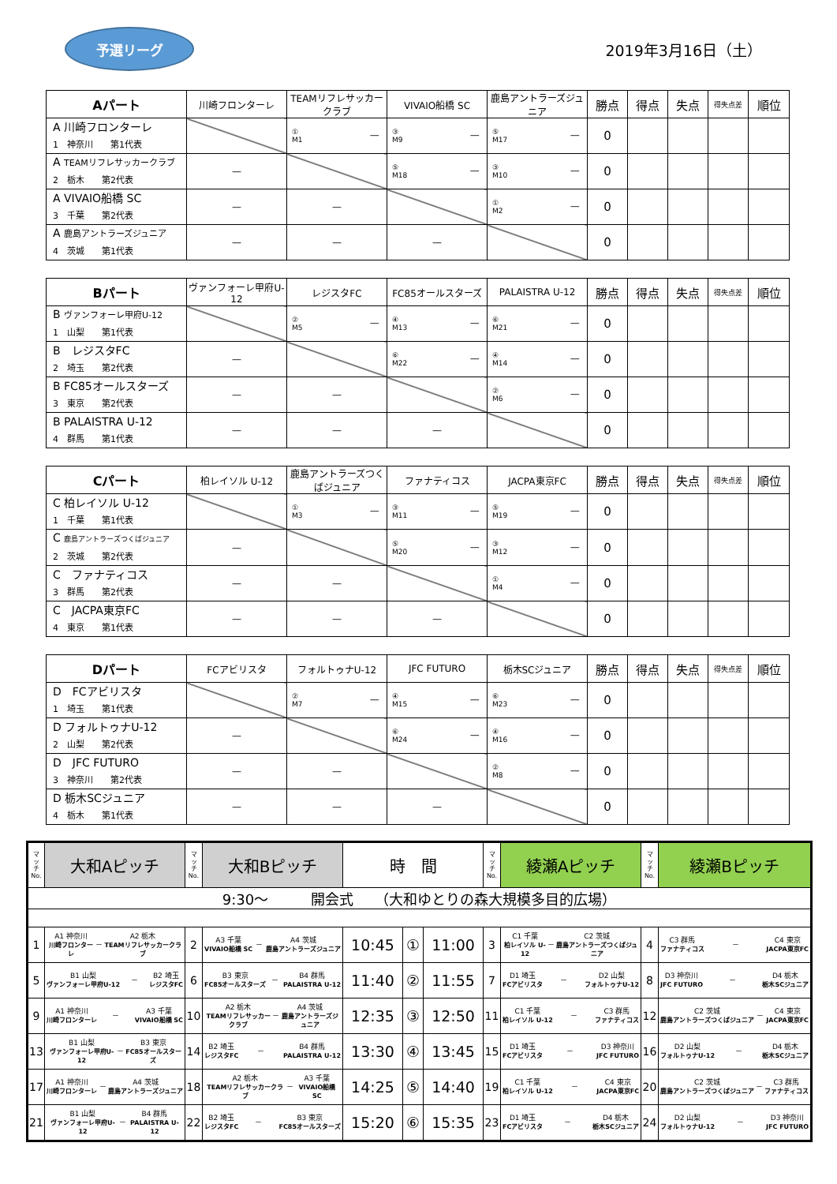予選リーグ
2019年3月16日（土）
| Aパート | 川崎フロンターレ | TEAMリフレサッカークラブ | VIVAIO船橋 SC | 鹿島アントラーズジュニア | 勝点 | 得点 | 失点 | 得失点差 | 順位 |
| --- | --- | --- | --- | --- | --- | --- | --- | --- | --- |
| A 川崎フロンターレ 1 神奈川 第1代表 | | ① M1 — | ③ M9 — | ⑤ M17 — | 0 | | | | |
| A TEAMリフレサッカークラブ 2 栃木 第2代表 | — | | ⑤ M18 — | ③ M10 — | 0 | | | | |
| A VIVAIO船橋 SC 3 千葉 第2代表 | — | — | | ① M2 — | 0 | | | | |
| A 鹿島アントラーズジュニア 4 茨城 第1代表 | — | — | — | | 0 | | | | |
| Bパート | ヴァンフォーレ甲府U-12 | レジスタFC | FC85オールスターズ | PALAISTRA U-12 | 勝点 | 得点 | 失点 | 得失点差 | 順位 |
| --- | --- | --- | --- | --- | --- | --- | --- | --- | --- |
| B ヴァンフォーレ甲府U-12 1 山梨 第1代表 | | ② M5 — | ④ M13 — | ⑥ M21 — | 0 | | | | |
| B レジスタFC 2 埼玉 第2代表 | — | | ⑥ M22 — | ④ M14 — | 0 | | | | |
| B FC85オールスターズ 3 東京 第2代表 | — | — | | ② M6 — | 0 | | | | |
| B PALAISTRA U-12 4 群馬 第1代表 | — | — | — | | 0 | | | | |
| Cパート | 柏レイソル U-12 | 鹿島アントラーズつくばジュニア | ファナティコス | JACPA東京FC | 勝点 | 得点 | 失点 | 得失点差 | 順位 |
| --- | --- | --- | --- | --- | --- | --- | --- | --- | --- |
| C 柏レイソル U-12 1 千葉 第1代表 | | ① M3 — | ③ M11 — | ⑤ M19 — | 0 | | | | |
| C 鹿島アントラーズつくばジュニア 2 茨城 第2代表 | — | | ⑤ M20 — | ③ M12 — | 0 | | | | |
| C ファナティコス 3 群馬 第2代表 | — | — | | ① M4 — | 0 | | | | |
| C JACPA東京FC 4 東京 第1代表 | — | — | — | | 0 | | | | |
| Dパート | FCアビリスタ | フォルトゥナU-12 | JFC FUTURO | 栃木SCジュニア | 勝点 | 得点 | 失点 | 得失点差 | 順位 |
| --- | --- | --- | --- | --- | --- | --- | --- | --- | --- |
| D FCアビリスタ 1 埼玉 第1代表 | | ② M7 — | ④ M15 — | ⑥ M23 — | 0 | | | | |
| D フォルトゥナU-12 2 山梨 第2代表 | — | | ⑥ M24 — | ④ M16 — | 0 | | | | |
| D JFC FUTURO 3 神奈川 第2代表 | — | — | | ② M8 — | 0 | | | | |
| D 栃木SCジュニア 4 栃木 第1代表 | — | — | — | | 0 | | | | |
| マ ッ チ No. | 大和Aピッチ | マ ッ チ No. | 大和Bピッチ | 時 間 | | | マ ッ チ No. | 綾瀬Aピッチ | マ ッ チ No. | 綾瀬Bピッチ |
| 9:30～ 開会式 （大和ゆとりの森大規模多目的広場） | | | | | | | | | | |
| 1 | A1 神奈川 川崎フロンターレ － A2 栃木 TEAMリフレサッカークラブ | 2 | A3 千葉 VIVAIO船橋 SC － A4 茨城 鹿島アントラーズジュニア | 10:45 | ① | 11:00 | 3 | C1 千葉 柏レイソル U-12 － C2 茨城 鹿島アントラーズつくばジュニア | 4 | C3 群馬 ファナティコス － C4 東京 JACPA東京FC |
| 5 | B1 山梨 ヴァンフォーレ甲府U-12 － B2 埼玉 レジスタFC | 6 | B3 東京 FC85オールスターズ － B4 群馬 PALAISTRA U-12 | 11:40 | ② | 11:55 | 7 | D1 埼玉 FCアビリスタ － D2 山梨 フォルトゥナU-12 | 8 | D3 神奈川 JFC FUTURO － D4 栃木 栃木SCジュニア |
| 9 | A1 神奈川 川崎フロンターレ － A3 千葉 VIVAIO船橋 SC | 10 | A2 栃木 TEAMリフレサッカークラブ － A4 茨城 鹿島アントラーズジュニア | 12:35 | ③ | 12:50 | 11 | C1 千葉 柏レイソル U-12 － C3 群馬 ファナティコス | 12 | C2 茨城 鹿島アントラーズつくばジュニア － C4 東京 JACPA東京FC |
| 13 | B1 山梨 ヴァンフォーレ甲府U-12 － B3 東京 FC85オールスターズ | 14 | B2 埼玉 レジスタFC － B4 群馬 PALAISTRA U-12 | 13:30 | ④ | 13:45 | 15 | D1 埼玉 FCアビリスタ － D3 神奈川 JFC FUTURO | 16 | D2 山梨 フォルトゥナU-12 － D4 栃木 栃木SCジュニア |
| 17 | A1 神奈川 川崎フロンターレ － A4 茨城 鹿島アントラーズジュニア | 18 | A2 栃木 TEAMリフレサッカークラブ － A3 千葉 VIVAIO船橋 SC | 14:25 | ⑤ | 14:40 | 19 | C1 千葉 柏レイソル U-12 － C4 東京 JACPA東京FC | 20 | C2 茨城 鹿島アントラーズつくばジュニア － C3 群馬 ファナティコス |
| 21 | B1 山梨 ヴァンフォーレ甲府U-12 － B4 群馬 PALAISTRA U-12 | 22 | B2 埼玉 レジスタFC － B3 東京 FC85オールスターズ | 15:20 | ⑥ | 15:35 | 23 | D1 埼玉 FCアビリスタ － D4 栃木 栃木SCジュニア | 24 | D2 山梨 フォルトゥナU-12 － D3 神奈川 JFC FUTURO |